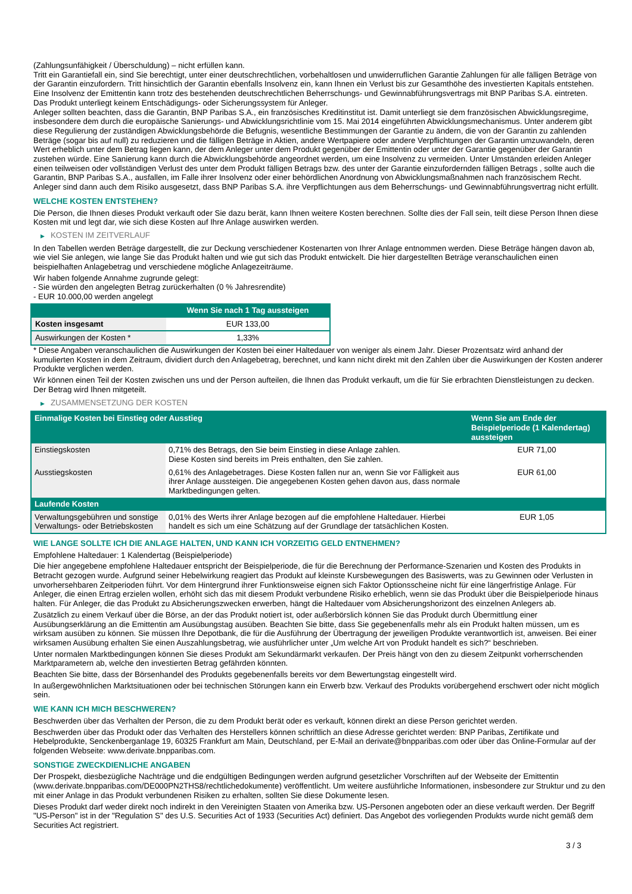(Zahlungsunfähigkeit / Überschuldung) – nicht erfüllen kann.
Tritt ein Garantiefall ein, sind Sie berechtigt, unter einer deutschrechtlichen, vorbehaltlosen und unwiderruflichen Garantie Zahlungen für alle fälligen Beträge von der Garantin einzufordern. Tritt hinsichtlich der Garantin ebenfalls Insolvenz ein, kann Ihnen ein Verlust bis zur Gesamthöhe des investierten Kapitals entstehen. Eine Insolvenz der Emittentin kann trotz des bestehenden deutschrechtlichen Beherrschungs- und Gewinnabführungsvertrags mit BNP Paribas S.A. eintreten.
Das Produkt unterliegt keinem Entschädigungs- oder Sicherungssystem für Anleger.
Anleger sollten beachten, dass die Garantin, BNP Paribas S.A., ein französisches Kreditinstitut ist. Damit unterliegt sie dem französischen Abwicklungsregime, insbesondere dem durch die europäische Sanierungs- und Abwicklungsrichtlinie vom 15. Mai 2014 eingeführten Abwicklungsmechanismus. Unter anderem gibt diese Regulierung der zuständigen Abwicklungsbehörde die Befugnis, wesentliche Bestimmungen der Garantie zu ändern, die von der Garantin zu zahlenden Beträge (sogar bis auf null) zu reduzieren und die fälligen Beträge in Aktien, andere Wertpapiere oder andere Verpflichtungen der Garantin umzuwandeln, deren Wert erheblich unter dem Betrag liegen kann, der dem Anleger unter dem Produkt gegenüber der Emittentin oder unter der Garantie gegenüber der Garantin zustehen würde. Eine Sanierung kann durch die Abwicklungsbehörde angeordnet werden, um eine Insolvenz zu vermeiden. Unter Umständen erleiden Anleger einen teilweisen oder vollständigen Verlust des unter dem Produkt fälligen Betrags bzw. des unter der Garantie einzufordernden fälligen Betrags , sollte auch die Garantin, BNP Paribas S.A., ausfallen, im Falle ihrer Insolvenz oder einer behördlichen Anordnung von Abwicklungsmaßnahmen nach französischem Recht. Anleger sind dann auch dem Risiko ausgesetzt, dass BNP Paribas S.A. ihre Verpflichtungen aus dem Beherrschungs- und Gewinnabführungsvertrag nicht erfüllt.
WELCHE KOSTEN ENTSTEHEN?
Die Person, die Ihnen dieses Produkt verkauft oder Sie dazu berät, kann Ihnen weitere Kosten berechnen. Sollte dies der Fall sein, teilt diese Person Ihnen diese Kosten mit und legt dar, wie sich diese Kosten auf Ihre Anlage auswirken werden.
▶ KOSTEN IM ZEITVERLAUF
In den Tabellen werden Beträge dargestellt, die zur Deckung verschiedener Kostenarten von Ihrer Anlage entnommen werden. Diese Beträge hängen davon ab, wie viel Sie anlegen, wie lange Sie das Produkt halten und wie gut sich das Produkt entwickelt. Die hier dargestellten Beträge veranschaulichen einen beispielhaften Anlagebetrag und verschiedene mögliche Anlagezeiträume.
Wir haben folgende Annahme zugrunde gelegt:
- Sie würden den angelegten Betrag zurückerhalten (0 % Jahresrendite)
- EUR 10.000,00 werden angelegt
| | Wenn Sie nach 1 Tag aussteigen |
| --- | --- |
| Kosten insgesamt | EUR 133,00 |
| Auswirkungen der Kosten * | 1,33% |
* Diese Angaben veranschaulichen die Auswirkungen der Kosten bei einer Haltedauer von weniger als einem Jahr. Dieser Prozentsatz wird anhand der kumulierten Kosten in dem Zeitraum, dividiert durch den Anlagebetrag, berechnet, und kann nicht direkt mit den Zahlen über die Auswirkungen der Kosten anderer Produkte verglichen werden.
Wir können einen Teil der Kosten zwischen uns und der Person aufteilen, die Ihnen das Produkt verkauft, um die für Sie erbrachten Dienstleistungen zu decken. Der Betrag wird Ihnen mitgeteilt.
▶ ZUSAMMENSETZUNG DER KOSTEN
| Einmalige Kosten bei Einstieg oder Ausstieg | | Wenn Sie am Ende der Beispielperiode (1 Kalendertag) aussteigen |
| --- | --- | --- |
| Einstiegskosten | 0,71% des Betrags, den Sie beim Einstieg in diese Anlage zahlen. Diese Kosten sind bereits im Preis enthalten, den Sie zahlen. | EUR 71,00 |
| Ausstiegskosten | 0,61% des Anlagebetrages. Diese Kosten fallen nur an, wenn Sie vor Fälligkeit aus ihrer Anlage aussteigen. Die angegebenen Kosten gehen davon aus, dass normale Marktbedingungen gelten. | EUR 61,00 |
| Laufende Kosten | | |
| Verwaltungsgebühren und sonstige Verwaltungs- oder Betriebskosten | 0,01% des Werts ihrer Anlage bezogen auf die empfohlene Haltedauer. Hierbei handelt es sich um eine Schätzung auf der Grundlage der tatsächlichen Kosten. | EUR 1,05 |
WIE LANGE SOLLTE ICH DIE ANLAGE HALTEN, UND KANN ICH VORZEITIG GELD ENTNEHMEN?
Empfohlene Haltedauer: 1 Kalendertag (Beispielperiode)
Die hier angegebene empfohlene Haltedauer entspricht der Beispielperiode, die für die Berechnung der Performance-Szenarien und Kosten des Produkts in Betracht gezogen wurde. Aufgrund seiner Hebelwirkung reagiert das Produkt auf kleinste Kursbewegungen des Basiswerts, was zu Gewinnen oder Verlusten in unvorhersehbaren Zeitperioden führt. Vor dem Hintergrund ihrer Funktionsweise eignen sich Faktor Optionsscheine nicht für eine längerfristige Anlage. Für Anleger, die einen Ertrag erzielen wollen, erhöht sich das mit diesem Produkt verbundene Risiko erheblich, wenn sie das Produkt über die Beispielperiode hinaus halten. Für Anleger, die das Produkt zu Absicherungszwecken erwerben, hängt die Haltedauer vom Absicherungshorizont des einzelnen Anlegers ab.
Zusätzlich zu einem Verkauf über die Börse, an der das Produkt notiert ist, oder außerbörslich können Sie das Produkt durch Übermittlung einer Ausübungserklärung an die Emittentin am Ausübungstag ausüben. Beachten Sie bitte, dass Sie gegebenenfalls mehr als ein Produkt halten müssen, um es wirksam ausüben zu können. Sie müssen Ihre Depotbank, die für die Ausführung der Übertragung der jeweiligen Produkte verantwortlich ist, anweisen. Bei einer wirksamen Ausübung erhalten Sie einen Auszahlungsbetrag, wie ausführlicher unter „Um welche Art von Produkt handelt es sich?“ beschrieben.
Unter normalen Marktbedingungen können Sie dieses Produkt am Sekundärmarkt verkaufen. Der Preis hängt von den zu diesem Zeitpunkt vorherrschenden Marktparametern ab, welche den investierten Betrag gefährden könnten.
Beachten Sie bitte, dass der Börsenhandel des Produkts gegebenenfalls bereits vor dem Bewertungstag eingestellt wird.
In außergewöhnlichen Marktsituationen oder bei technischen Störungen kann ein Erwerb bzw. Verkauf des Produkts vorübergehend erschwert oder nicht möglich sein.
WIE KANN ICH MICH BESCHWEREN?
Beschwerden über das Verhalten der Person, die zu dem Produkt berät oder es verkauft, können direkt an diese Person gerichtet werden.
Beschwerden über das Produkt oder das Verhalten des Herstellers können schriftlich an diese Adresse gerichtet werden: BNP Paribas, Zertifikate und Hebelprodukte, Senckenberganlage 19, 60325 Frankfurt am Main, Deutschland, per E-Mail an derivate@bnpparibas.com oder über das Online-Formular auf der folgenden Webseite: www.derivate.bnpparibas.com.
SONSTIGE ZWECKDIENLICHE ANGABEN
Der Prospekt, diesbezügliche Nachträge und die endgültigen Bedingungen werden aufgrund gesetzlicher Vorschriften auf der Webseite der Emittentin (www.derivate.bnpparibas.com/DE000PN2THS8/rechtlichedokumente) veröffentlicht. Um weitere ausführliche Informationen, insbesondere zur Struktur und zu den mit einer Anlage in das Produkt verbundenen Risiken zu erhalten, sollten Sie diese Dokumente lesen.
Dieses Produkt darf weder direkt noch indirekt in den Vereinigten Staaten von Amerika bzw. US-Personen angeboten oder an diese verkauft werden. Der Begriff "US-Person" ist in der "Regulation S" des U.S. Securities Act of 1933 (Securities Act) definiert. Das Angebot des vorliegenden Produkts wurde nicht gemäß dem Securities Act registriert.
3 / 3